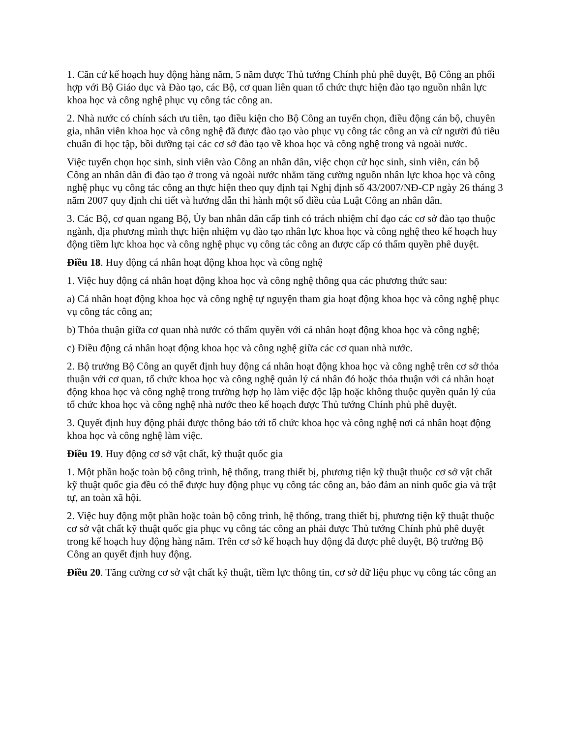1. Căn cứ kế hoạch huy động hàng năm, 5 năm được Thủ tướng Chính phủ phê duyệt, Bộ Công an phối hợp với Bộ Giáo dục và Đào tạo, các Bộ, cơ quan liên quan tổ chức thực hiện đào tạo nguồn nhân lực khoa học và công nghệ phục vụ công tác công an.
2. Nhà nước có chính sách ưu tiên, tạo điều kiện cho Bộ Công an tuyển chọn, điều động cán bộ, chuyên gia, nhân viên khoa học và công nghệ đã được đào tạo vào phục vụ công tác công an và cử người đủ tiêu chuẩn đi học tập, bồi dưỡng tại các cơ sở đào tạo về khoa học và công nghệ trong và ngoài nước.
Việc tuyển chọn học sinh, sinh viên vào Công an nhân dân, việc chọn cử học sinh, sinh viên, cán bộ Công an nhân dân đi đào tạo ở trong và ngoài nước nhằm tăng cường nguồn nhân lực khoa học và công nghệ phục vụ công tác công an thực hiện theo quy định tại Nghị định số 43/2007/NĐ-CP ngày 26 tháng 3 năm 2007 quy định chi tiết và hướng dẫn thi hành một số điều của Luật Công an nhân dân.
3. Các Bộ, cơ quan ngang Bộ, Ủy ban nhân dân cấp tỉnh có trách nhiệm chỉ đạo các cơ sở đào tạo thuộc ngành, địa phương mình thực hiện nhiệm vụ đào tạo nhân lực khoa học và công nghệ theo kế hoạch huy động tiềm lực khoa học và công nghệ phục vụ công tác công an được cấp có thẩm quyền phê duyệt.
Điều 18. Huy động cá nhân hoạt động khoa học và công nghệ
1. Việc huy động cá nhân hoạt động khoa học và công nghệ thông qua các phương thức sau:
a) Cá nhân hoạt động khoa học và công nghệ tự nguyện tham gia hoạt động khoa học và công nghệ phục vụ công tác công an;
b) Thỏa thuận giữa cơ quan nhà nước có thẩm quyền với cá nhân hoạt động khoa học và công nghệ;
c) Điều động cá nhân hoạt động khoa học và công nghệ giữa các cơ quan nhà nước.
2. Bộ trưởng Bộ Công an quyết định huy động cá nhân hoạt động khoa học và công nghệ trên cơ sở thỏa thuận với cơ quan, tổ chức khoa học và công nghệ quản lý cá nhân đó hoặc thỏa thuận với cá nhân hoạt động khoa học và công nghệ trong trường hợp họ làm việc độc lập hoặc không thuộc quyền quản lý của tổ chức khoa học và công nghệ nhà nước theo kế hoạch được Thủ tướng Chính phủ phê duyệt.
3. Quyết định huy động phải được thông báo tới tổ chức khoa học và công nghệ nơi cá nhân hoạt động khoa học và công nghệ làm việc.
Điều 19. Huy động cơ sở vật chất, kỹ thuật quốc gia
1. Một phần hoặc toàn bộ công trình, hệ thống, trang thiết bị, phương tiện kỹ thuật thuộc cơ sở vật chất kỹ thuật quốc gia đều có thể được huy động phục vụ công tác công an, bảo đảm an ninh quốc gia và trật tự, an toàn xã hội.
2. Việc huy động một phần hoặc toàn bộ công trình, hệ thống, trang thiết bị, phương tiện kỹ thuật thuộc cơ sở vật chất kỹ thuật quốc gia phục vụ công tác công an phải được Thủ tướng Chính phủ phê duyệt trong kế hoạch huy động hàng năm. Trên cơ sở kế hoạch huy động đã được phê duyệt, Bộ trưởng Bộ Công an quyết định huy động.
Điều 20. Tăng cường cơ sở vật chất kỹ thuật, tiềm lực thông tin, cơ sở dữ liệu phục vụ công tác công an